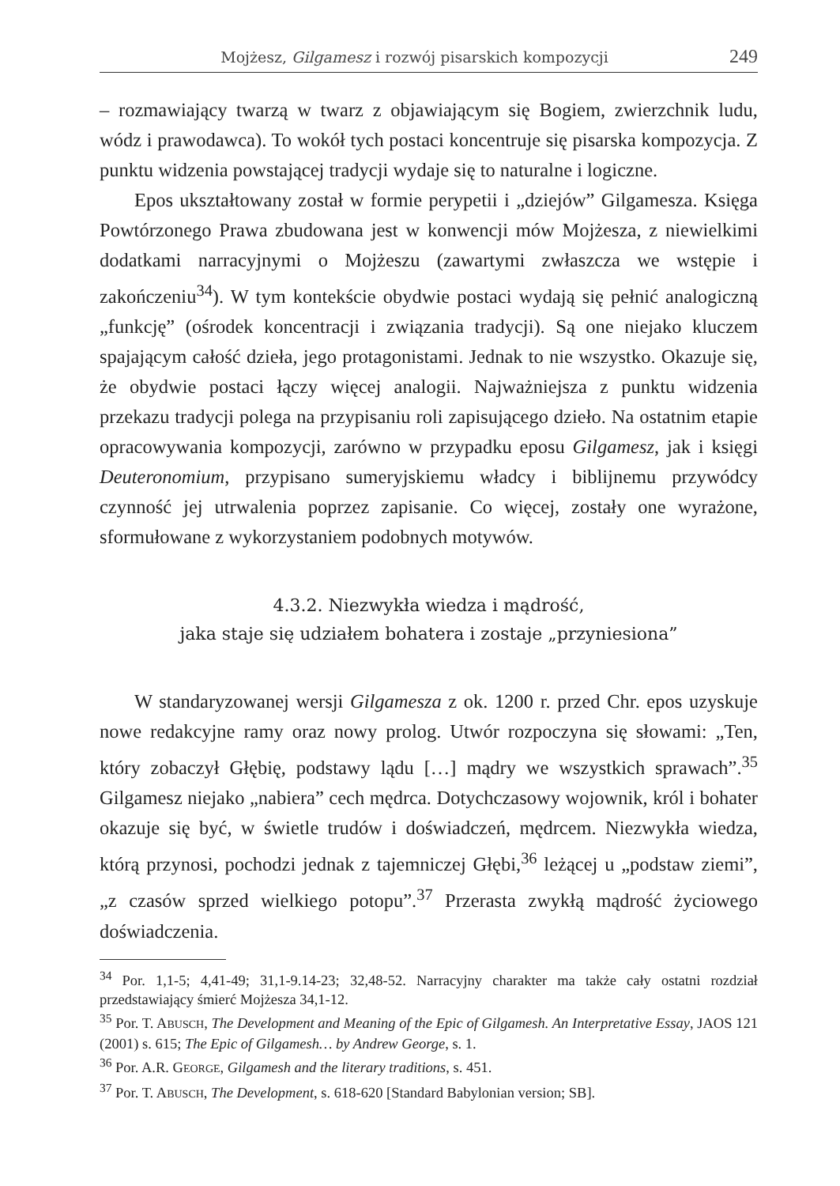Mojżesz, Gilgamesz i rozwój pisarskich kompozycji 249
– rozmawiający twarzą w twarz z objawiającym się Bogiem, zwierzchnik ludu, wódz i prawodawca). To wokół tych postaci koncentruje się pisarska kompozycja. Z punktu widzenia powstającej tradycji wydaje się to naturalne i logiczne.
Epos ukształtowany został w formie perypetii i „dziejów” Gilgamesza. Księga Powtórzonego Prawa zbudowana jest w konwencji mów Mojżesza, z niewielkimi dodatkami narracyjnymi o Mojżeszu (zawartymi zwłaszcza we wstępie i zakończeniu<sup>34</sup>). W tym kontekście obydwie postaci wydają się pełnić analogiczną „funkcję” (ośrodek koncentracji i związania tradycji). Są one niejako kluczem spajającym całość dzieła, jego protagonistami. Jednak to nie wszystko. Okazuje się, że obydwie postaci łączy więcej analogii. Najważniejsza z punktu widzenia przekazu tradycji polega na przypisaniu roli zapisującego dzieło. Na ostatnim etapie opracowywania kompozycji, zarówno w przypadku eposu Gilgamesz, jak i księgi Deuteronomium, przypisano sumeryjskiemu władcy i biblijnemu przywódcy czynność jej utrwalenia poprzez zapisanie. Co więcej, zostały one wyrażone, sformułowane z wykorzystaniem podobnych motywów.
4.3.2. Niezwykła wiedza i mądrość,
jaka staje się udziałem bohatera i zostaje „przyniesiona”
W standaryzowanej wersji Gilgamesza z ok. 1200 r. przed Chr. epos uzyskuje nowe redakcyjne ramy oraz nowy prolog. Utwór rozpoczyna się słowami: „Ten, który zobaczył Głębię, podstawy lądu […] mądry we wszystkich sprawach”.<sup>35</sup> Gilgamesz niejako „nabiera” cech mędrca. Dotychczasowy wojownik, król i bohater okazuje się być, w świetle trudów i doświadczeń, mędrcem. Niezwykła wiedza, którą przynosi, pochodzi jednak z tajemniczej Głębi,<sup>36</sup> leżącej u „podstaw ziemi”, „z czasów sprzed wielkiego potopu”.<sup>37</sup> Przerasta zwykłą mądrość życiowego doświadczenia.
<sup>34</sup> Por. 1,1-5; 4,41-49; 31,1-9.14-23; 32,48-52. Narracyjny charakter ma także cały ostatni rozdział przedstawiający śmierć Mojżesza 34,1-12.
<sup>35</sup> Por. T. ABUSCH, The Development and Meaning of the Epic of Gilgamesh. An Interpretative Essay, JAOS 121 (2001) s. 615; The Epic of Gilgamesh… by Andrew George, s. 1.
<sup>36</sup> Por. A.R. GEORGE, Gilgamesh and the literary traditions, s. 451.
<sup>37</sup> Por. T. ABUSCH, The Development, s. 618-620 [Standard Babylonian version; SB].